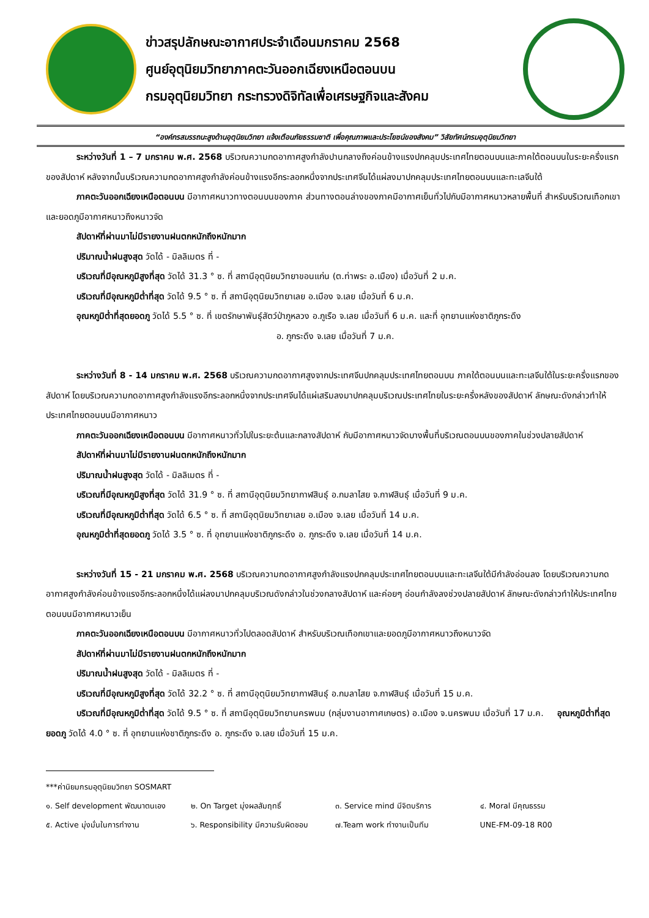ข่าวสรุปลักษณะอากาศประจำเดือนมกราคม 2568
ศูนย์อุตุนิยมวิทยาภาคตะวันออกเฉียงเหนือตอนบน
กรมอุตุนิยมวิทยา กระทรวงดิจิทัลเพื่อเศรษฐกิจและสังคม
“องค์กรสมรรถนะสูงด้านอุตุนิยมวิทยา แจ้งเตือนภัยธรรมชาติ เพื่อคุณภาพและประโยชน์ของสังคม” วิสัยทัศน์กรมอุตุนิยมวิทยา
ระหว่างวันที่ 1 – 7 มกราคม พ.ศ. 2568 บริเวณความกดอากาศสูงกำลังปานกลางถึงค่อนข้างแรงปกคลุมประเทศไทยตอนบนและภาคใต้ตอนบนในระยะครึ่งแรกของสัปดาห์ หลังจากนั้นบริเวณความกดอากาศสูงกำลังค่อนข้างแรงอีกระลอกหนึ่งจากประเทศจีนได้แผ่ลงมาปกคลุมประเทศไทยตอนบนและทะเลจีนใต้
ภาคตะวันออกเฉียงเหนือตอนบน มีอากาศหนาวทางตอนบนของภาค ส่วนทางตอนล่างของภาคมีอากาศเย็นทั่วไปกับมีอากาศหนาวหลายพื้นที่ สำหรับบริเวณเทือกเขาและยอดภูมีอากาศหนาวถึงหนาวจัด
สัปดาห์ที่ผ่านมาไม่มีรายงานฝนตกหนักถึงหนักมาก
ปริมาณน้ำฝนสูงสุด วัดได้ - มิลลิเมตร ที่ -
บริเวณที่มีอุณหภูมิสูงที่สุด วัดได้ 31.3 ° ซ. ที่ สถานีอุตุนิยมวิทยาขอนแก่น (ต.ท่าพระ อ.เมือง) เมื่อวันที่ 2 ม.ค.
บริเวณที่มีอุณหภูมิต่ำที่สุด วัดได้ 9.5 ° ซ. ที่ สถานีอุตุนิยมวิทยาเลย อ.เมือง จ.เลย เมื่อวันที่ 6 ม.ค.
อุณหภูมิต่ำที่สุดยอดภู วัดได้ 5.5 ° ซ. ที่ เขตรักษาพันธุ์สัตว์ป่าภูหลวง อ.ภูเรือ จ.เลย เมื่อวันที่ 6 ม.ค. และที่ อุทยานแห่งชาติภูกระดึง
อ. ภูกระดึง จ.เลย เมื่อวันที่ 7 ม.ค.
ระหว่างวันที่ 8 - 14 มกราคม พ.ศ. 2568 บริเวณความกดอากาศสูงจากประเทศจีนปกคลุมประเทศไทยตอนบน ภาคใต้ตอนบนและทะเลจีนใต้ในระยะครึ่งแรกของสัปดาห์ โดยบริเวณความกดอากาศสูงกำลังแรงอีกระลอกหนึ่งจากประเทศจีนได้แผ่เสริมลงมาปกคลุมบริเวณประเทศไทยในระยะครึ่งหลังของสัปดาห์ ลักษณะดังกล่าวทำให้ประเทศไทยตอนบนมีอากาศหนาว
ภาคตะวันออกเฉียงเหนือตอนบน มีอากาศหนาวทั่วไปในระยะต้นและกลางสัปดาห์ กับมีอากาศหนาวจัดบางพื้นที่บริเวณตอนบนของภาคในช่วงปลายสัปดาห์
สัปดาห์ที่ผ่านมาไม่มีรายงานฝนตกหนักถึงหนักมาก
ปริมาณน้ำฝนสูงสุด วัดได้ - มิลลิเมตร ที่ -
บริเวณที่มีอุณหภูมิสูงที่สุด วัดได้ 31.9 ° ซ. ที่ สถานีอุตุนิยมวิทยากาฬสินธุ์ อ.กมลาไสย จ.กาฬสินธุ์ เมื่อวันที่ 9 ม.ค.
บริเวณที่มีอุณหภูมิต่ำที่สุด วัดได้ 6.5 ° ซ. ที่ สถานีอุตุนิยมวิทยาเลย อ.เมือง จ.เลย เมื่อวันที่ 14 ม.ค.
อุณหภูมิต่ำที่สุดยอดภู วัดได้ 3.5 ° ซ. ที่ อุทยานแห่งชาติภูกระดึง อ. ภูกระดึง จ.เลย เมื่อวันที่ 14 ม.ค.
ระหว่างวันที่ 15 - 21 มกราคม พ.ศ. 2568 บริเวณความกดอากาศสูงกำลังแรงปกคลุมประเทศไทยตอนบนและทะเลจีนใต้มีกำลังอ่อนลง โดยบริเวณความกดอากาศสูงกำลังค่อนข้างแรงอีกระลอกหนึ่งได้แผ่ลงมาปกคลุมบริเวณดังกล่าวในช่วงกลางสัปดาห์ และค่อยๆ อ่อนกำลังลงช่วงปลายสัปดาห์ ลักษณะดังกล่าวทำให้ประเทศไทยตอนบนมีอากาศหนาวเย็น
ภาคตะวันออกเฉียงเหนือตอนบน มีอากาศหนาวทั่วไปตลอดสัปดาห์ สำหรับบริเวณเทือกเขาและยอดภูมีอากาศหนาวถึงหนาวจัด
สัปดาห์ที่ผ่านมาไม่มีรายงานฝนตกหนักถึงหนักมาก
ปริมาณน้ำฝนสูงสุด วัดได้ - มิลลิเมตร ที่ -
บริเวณที่มีอุณหภูมิสูงที่สุด วัดได้ 32.2 ° ซ. ที่ สถานีอุตุนิยมวิทยากาฬสินธุ์ อ.กมลาไสย จ.กาฬสินธุ์ เมื่อวันที่ 15 ม.ค.
บริเวณที่มีอุณหภูมิต่ำที่สุด วัดได้ 9.5 ° ซ. ที่ สถานีอุตุนิยมวิทยานครพนม (กลุ่มงานอากาศเกษตร) อ.เมือง จ.นครพนม เมื่อวันที่ 17 ม.ค. อุณหภูมิต่ำที่สุดยอดภู วัดได้ 4.0 ° ซ. ที่ อุทยานแห่งชาติภูกระดึง อ. ภูกระดึง จ.เลย เมื่อวันที่ 15 ม.ค.
***ค่านิยมกรมอุตุนิยมวิทยา SOSMART
๑. Self development พัฒนาตนเอง ๒. On Target มุ่งผลสัมฤทธิ์ ๓. Service mind มีจิตบริการ ๔. Moral มีคุณธรรม
๕. Active มุ่งมั่นในการทำงาน ๖. Responsibility มีความรับผิดชอบ ๗.Team work ทำงานเป็นทีม UNE-FM-09-18 R00